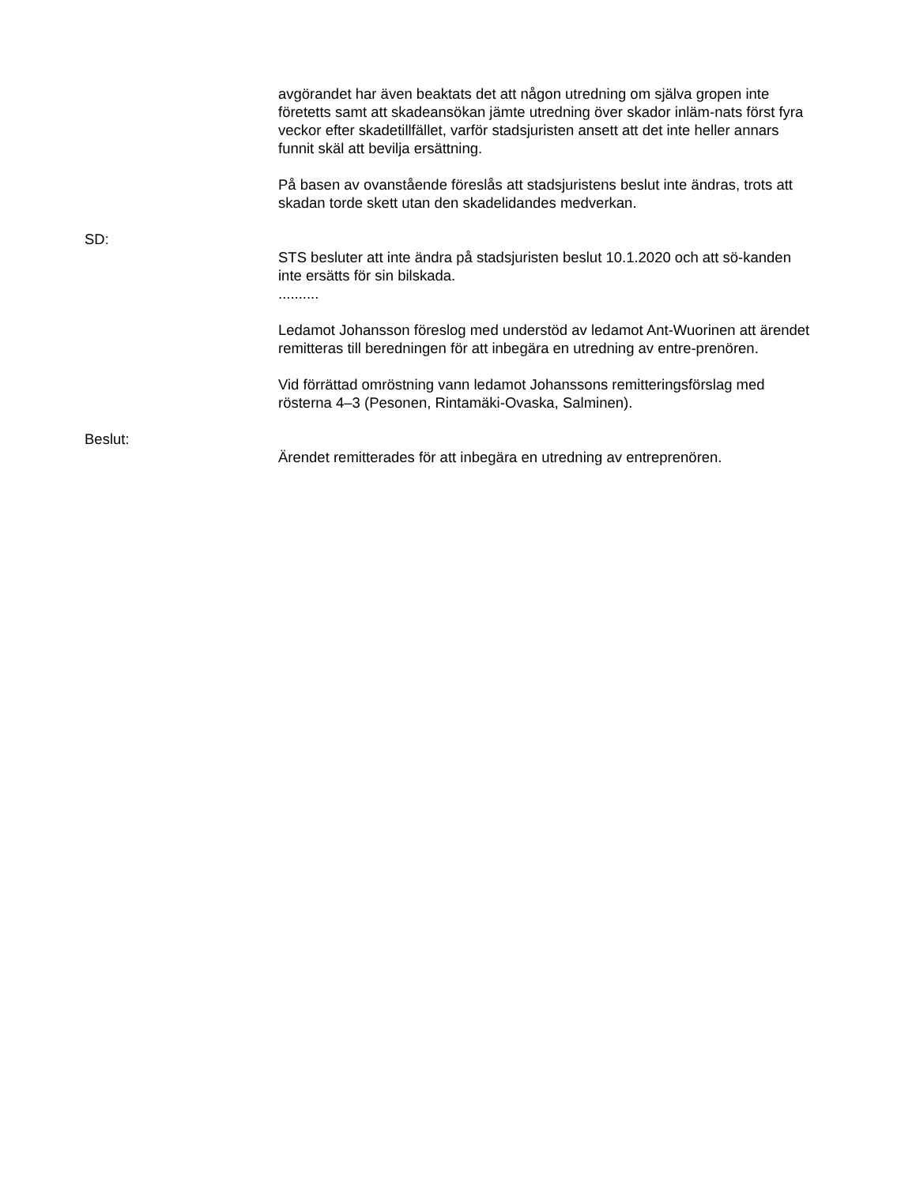avgörandet har även beaktats det att någon utredning om själva gropen inte företetts samt att skadeansökan jämte utredning över skador inläm-nats först fyra veckor efter skadetillfället, varför stadsjuristen ansett att det inte heller annars funnit skäl att bevilja ersättning.
På basen av ovanstående föreslås att stadsjuristens beslut inte ändras, trots att skadan torde skett utan den skadelidandes medverkan.
SD:
STS besluter att inte ändra på stadsjuristen beslut 10.1.2020 och att sö-kanden inte ersätts för sin bilskada.
..........
Ledamot Johansson föreslog med understöd av ledamot Ant-Wuorinen att ärendet remitteras till beredningen för att inbegära en utredning av entre-prenören.
Vid förrättad omröstning vann ledamot Johanssons remitteringsförslag med rösterna 4–3 (Pesonen, Rintamäki-Ovaska, Salminen).
Beslut:
Ärendet remitterades för att inbegära en utredning av entreprenören.